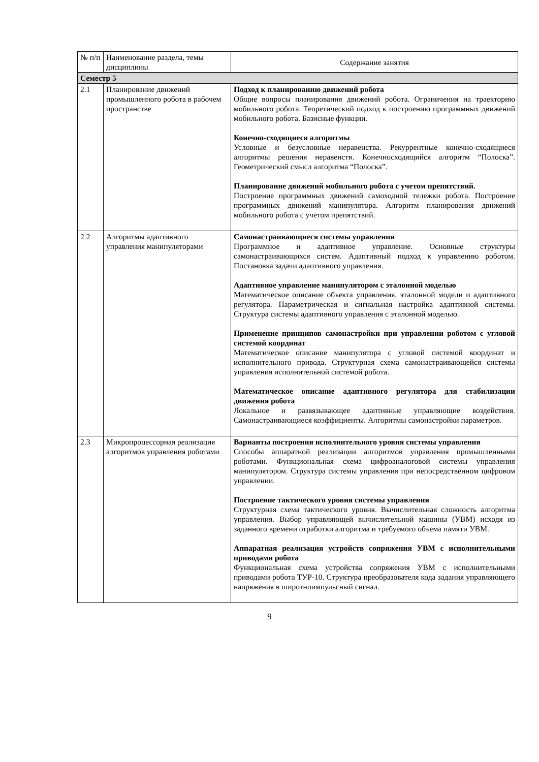| № п/п | Наименование раздела, темы дисциплины | Содержание занятия |
| --- | --- | --- |
| Семестр 5 | | |
| 2.1 | Планирование движений промышленного робота в рабочем пространстве | Подход к планированию движений робота Общие вопросы планирования движений робота. Ограничения на траекторию мобильного робота. Теоретический подход к построению программных движений мобильного робота. Базисные функции. Конечно-сходящиеся алгоритмы Условные и безусловные неравенства. Рекуррентные конечно-сходящиеся алгоритмы решения неравенств. Конечносходящийся алгоритм “Полоска”. Геометрический смысл алгоритма “Полоска”. Планирование движений мобильного робота с учетом препятствий. Построение программных движений самоходной тележки робота. Построение программных движений манипулятора. Алгоритм планирования движений мобильного робота с учетом препятствий. |
| 2.2 | Алгоритмы адаптивного управления манипуляторами | Самонастраивающиеся системы управления Программное и адаптивное управление. Основные структуры самонастраивающихся систем. Адаптивный подход к управлению роботом. Постановка задачи адаптивного управления. Адаптивное управление манипулятором с эталонной моделью Математическое описание объекта управления, эталонной модели и адаптивного регулятора. Параметрическая и сигнальная настройка адаптивной системы. Структура системы адаптивного управления с эталонной моделью. Применение принципов самонастройки при управлении роботом с угловой системой координат Математическое описание манипулятора с угловой системой координат и исполнительного привода. Структурная схема самонастраивающейся системы управления исполнительной системой робота. Математическое описание адаптивного регулятора для стабилизации движения робота Локальное и развязывающее адаптивные управляющие воздействия. Самонастраивающиеся коэффициенты. Алгоритмы самонастройки параметров. |
| 2.3 | Микропроцессорная реализация алгоритмов управления роботами | Варианты построения исполнительного уровня системы управления Способы аппаратной реализации алгоритмов управления промышленными роботами. Функциональная схема цифроаналоговой системы управления манипулятором. Структура системы управления при непосредственном цифровом управлении. Построение тактического уровня системы управления Структурная схема тактического уровня. Вычислительная сложность алгоритма управления. Выбор управляющей вычислительной машины (УВМ) исходя из заданного времени отработки алгоритма и требуемого объема памяти УВМ. Аппаратная реализация устройств сопряжения УВМ с исполнительными приводами робота Функциональная схема устройства сопряжения УВМ с исполнительными приводами робота ТУР-10. Структура преобразователя кода задания управляющего напряжения в широтноимпульсный сигнал. |
9